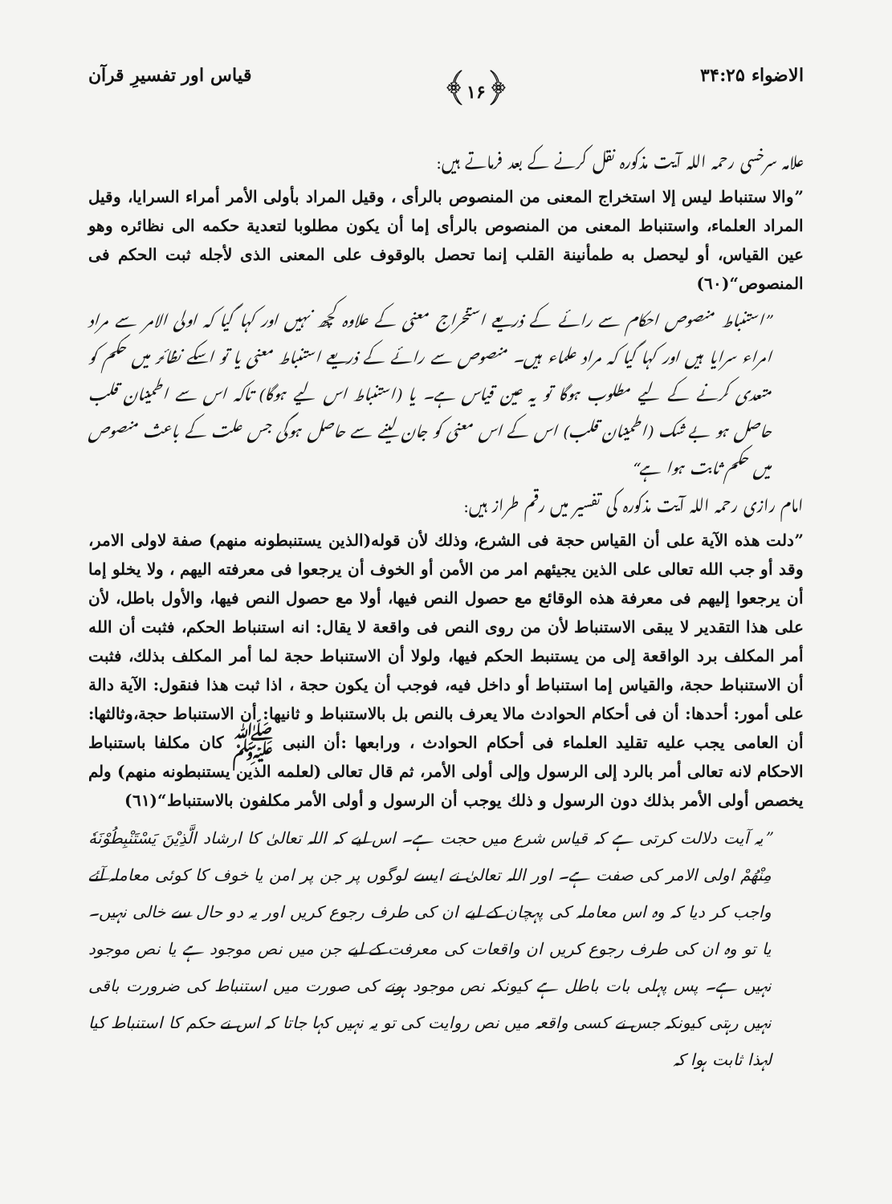الاضواء ۳۴:۲۵ ﴿۱۶﴾ قیاس اور تفسیرِ قرآن
علامہ سرخسی رحمہ اللہ آیت مذکورہ نقل کرنے کے بعد فرماتے ہیں:
”والا ستنباط ليس إلا استخراج المعنى من المنصوص بالرأى ، وقيل المراد بأولى الأمر أمراء السرايا، وقيل المراد العلماء، واستنباط المعنى من المنصوص بالرأى إما أن يكون مطلوبا لتعدية حكمه الى نظائره وهو عين القياس، أو ليحصل به طمأنينة القلب إنما تحصل بالوقوف على المعنى الذى لأجله ثبت الحكم فى المنصوص“(٦٠)
”استنباط منصوص احکام سے رائے کے ذریعے استخراج معنی کے علاوہ کچھ نہیں اور کہا گیا کہ اولی الامر سے مراد امراء سرایا ہیں اور کہا گیا کہ مراد علماء ہیں۔ منصوص سے رائے کے ذریعے استنباط معنی یا تو اسکے نظائر میں حکم کو متعدی کرنے کے لیے مطلوب ہوگا تو یہ عین قیاس ہے۔ یا (استنباط اس لیے ہوگا) تاکہ اس سے اطمینان قلب حاصل ہو بے شک (اطمینان قلب) اس کے اس معنی کو جان لینے سے حاصل ہوگی جس علت کے باعث منصوص میں حکم ثابت ہوا ہے“
امام رازی رحمہ اللہ آیت مذکورہ کی تفسیر میں رقم طراز ہیں:
”دلت هذه الآية على أن القياس حجة فى الشرع، وذلك لأن قوله(الذين يستنبطونه منهم) صفة لاولى الامر، وقد أو جب الله تعالى على الذين يجيئهم امر من الأمن أو الخوف أن يرجعوا فى معرفته اليهم ، ولا يخلو إما أن يرجعوا إليهم فى معرفة هذه الوقائع مع حصول النص فيها، أولا مع حصول النص فيها، والأول باطل، لأن على هذا التقدير لا يبقى الاستنباط لأن من روى النص فى واقعة لا يقال: انه استنباط الحكم، فثبت أن الله أمر المكلف برد الواقعة إلى من يستنبط الحكم فيها، ولولا أن الاستنباط حجة لما أمر المكلف بذلك، فثبت أن الاستنباط حجة، والقياس إما استنباط أو داخل فيه، فوجب أن يكون حجة ، اذا ثبت هذا فنقول: الآية دالة على أمور: أحدها: أن فى أحكام الحوادث مالا يعرف بالنص بل بالاستنباط و ثانيها: أن الاستنباط حجة،وثالثها: أن العامى يجب عليه تقليد العلماء فى أحكام الحوادث ، ورابعها :أن النبى ﷺ كان مكلفا باستنباط الاحكام لانه تعالى أمر بالرد إلى الرسول وإلى أولى الأمر، ثم قال تعالى (لعلمه الذين يستنبطونه منهم) ولم يخصص أولى الأمر بذلك دون الرسول و ذلك يوجب أن الرسول و أولى الأمر مكلفون بالاستنباط“(٦١)
”یہ آیت دلالت کرتی ہے کہ قیاس شرع میں حجت ہے۔ اس لیے کہ اللہ تعالیٰ کا ارشاد الَّذِيْنَ يَسْتَنْبِطُوْنَهٗ مِنْهُمْ اولی الامر کی صفت ہے۔ اور اللہ تعالیٰ نے ایسے لوگوں پر جن پر امن یا خوف کا کوئی معاملہ آئے واجب کر دیا کہ وہ اس معاملہ کی پہچان کے لیے ان کی طرف رجوع کریں اور یہ دو حال سے خالی نہیں۔ یا تو وہ ان کی طرف رجوع کریں ان واقعات کی معرفت کے لیے جن میں نص موجود ہے یا نص موجود نہیں ہے۔ پس پہلی بات باطل ہے کیونکہ نص موجود ہونے کی صورت میں استنباط کی ضرورت باقی نہیں رہتی کیونکہ جس نے کسی واقعہ میں نص روایت کی تو یہ نہیں کہا جاتا کہ اس نے حکم کا استنباط کیا لہذا ثابت ہوا کہ